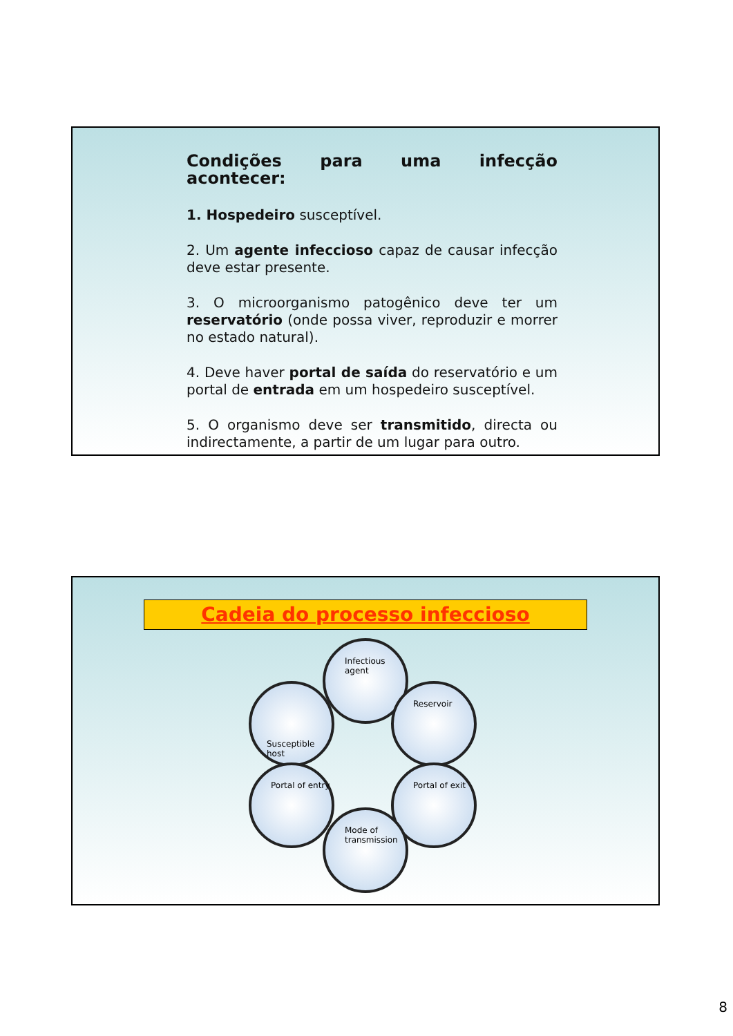Condições para uma infecção acontecer:
1. Hospedeiro susceptível.
2. Um agente infeccioso capaz de causar infecção deve estar presente.
3. O microorganismo patogênico deve ter um reservatório (onde possa viver, reproduzir e morrer no estado natural).
4. Deve haver portal de saída do reservatório e um portal de entrada em um hospedeiro susceptível.
5. O organismo deve ser transmitido, directa ou indirectamente, a partir de um lugar para outro.
Cadeia do processo infeccioso
Infectious agent
Susceptible host Reservoir
Portal of entry Portal of exit
Mode of transmission
8